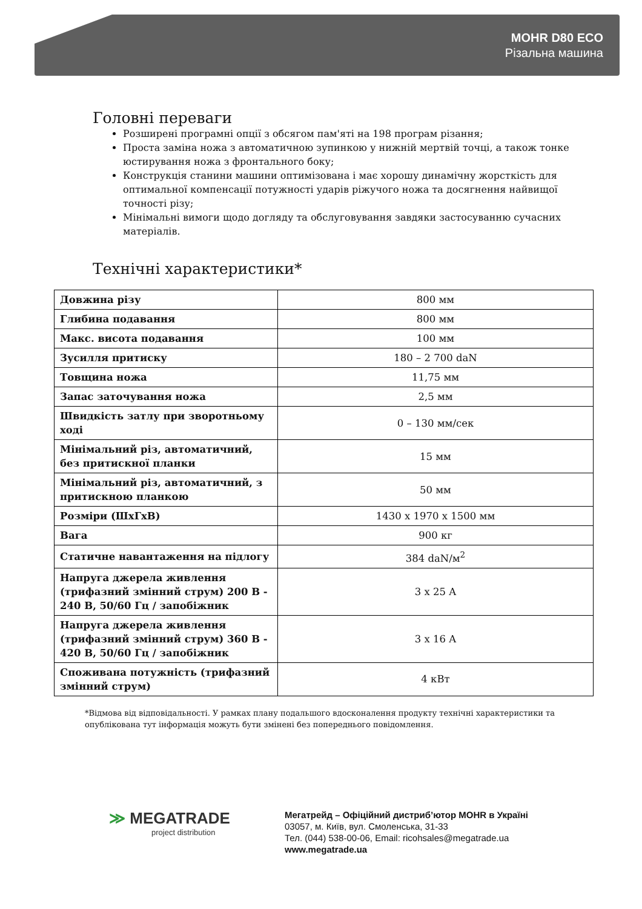MOHR D80 ECO
Різальна машина
Головні переваги
Розширені програмні опції з обсягом пам'яті на 198 програм різання;
Проста заміна ножа з автоматичною зупинкою у нижній мертвій точці, а також тонке юстирування ножа з фронтального боку;
Конструкція станини машини оптимізована і має хорошу динамічну жорсткість для оптимальної компенсації потужності ударів ріжучого ножа та досягнення найвищої точності різу;
Мінімальні вимоги щодо догляду та обслуговування завдяки застосуванню сучасних матеріалів.
Технічні характеристики*
| Довжина різу | 800 мм |
| Глибина подавання | 800 мм |
| Макс. висота подавання | 100 мм |
| Зусилля притиску | 180 – 2 700 daN |
| Товщина ножа | 11,75 мм |
| Запас заточування ножа | 2,5 мм |
| Швидкість затлу при зворотньому ході | 0 – 130 мм/сек |
| Мінімальний різ, автоматичний, без притискної планки | 15 мм |
| Мінімальний різ, автоматичний, з притискною планкою | 50 мм |
| Розміри (ШхГхВ) | 1430 x 1970 x 1500 мм |
| Вага | 900 кг |
| Статичне навантаження на підлогу | 384 daN/м<sup>2</sup> |
| Напруга джерела живлення (трифазний змінний струм) 200 В - 240 В, 50/60 Гц / запобіжник | 3 x 25 A |
| Напруга джерела живлення (трифазний змінний струм) 360 В - 420 В, 50/60 Гц / запобіжник | 3 x 16 A |
| Споживана потужність (трифазний змінний струм) | 4 кВт |
*Відмова від відповідальності. У рамках плану подальшого вдосконалення продукту технічні характеристики та опублікована тут інформація можуть бути змінені без попереднього повідомлення.
≫ MEGATRADE
project distribution
Мегатрейд – Офіційний дистриб’ютор MOHR в Україні
03057, м. Київ, вул. Смоленська, 31-33
Тел. (044) 538-00-06, Email: ricohsales@megatrade.ua
www.megatrade.ua